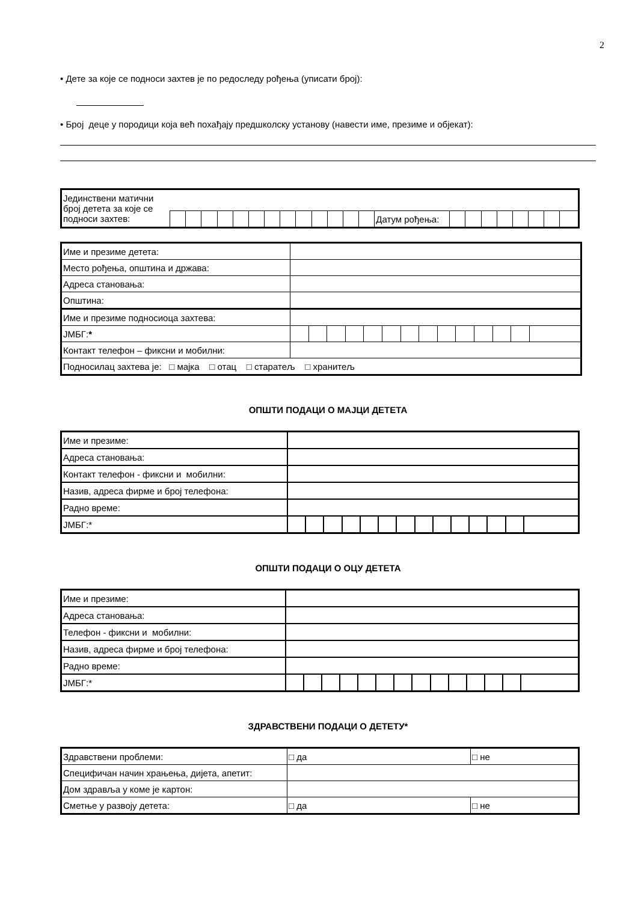2
• Дете за које се подноси захтев је по редоследу рођења (уписати број):
• Број деце у породици која већ похађају предшколску установу (навести име, презиме и објекат):
| Јединствени матични број детета за које се подноси захтев: | | | | | | | | | | | | | | | | | | | | | | |
| | | | | | | | | | | | | | | Датум рођења: | | | | | | | | |
| Име и презиме детета: | | | | | | | | | | | | | | |
| Место рођења, општина и држава: | | | | | | | | | | | | | | |
| Адреса становања: | | | | | | | | | | | | | | |
| Општина: | | | | | | | | | | | | | | |
| Име и презиме подносиоца захтева: | | | | | | | | | | | | | | |
| ЈМБГ: * | | | | | | | | | | | | | | |
| Контакт телефон – фиксни и мобилни: | | | | | | | | | | | | | | |
| Подносилац захтева је: □ мајка □ отац □ старатељ □ хранитељ | | | | | | | | | | | | | | |
ОПШТИ ПОДАЦИ О МАЈЦИ ДЕТЕТА
| Име и презиме: | | | | | | | | | | | | | | |
| Адреса становања: | | | | | | | | | | | | | | |
| Контакт телефон - фиксни и мобилни: | | | | | | | | | | | | | | |
| Назив, адреса фирме и број телефона: | | | | | | | | | | | | | | |
| Радно време: | | | | | | | | | | | | | | |
| ЈМБГ:* | | | | | | | | | | | | | | |
ОПШТИ ПОДАЦИ О ОЦУ ДЕТЕТА
| Име и презиме: | | | | | | | | | | | | | | |
| Адреса становања: | | | | | | | | | | | | | | |
| Телефон - фиксни и мобилни: | | | | | | | | | | | | | | |
| Назив, адреса фирме и број телефона: | | | | | | | | | | | | | | |
| Радно време: | | | | | | | | | | | | | | |
| ЈМБГ:* | | | | | | | | | | | | | | |
ЗДРАВСТВЕНИ ПОДАЦИ О ДЕТЕТУ*
| Здравствени проблеми: | □ да | □ не |
| Специфичан начин храњења, дијета, апетит: | | |
| Дом здравља у коме је картон: | | |
| Сметње у развоју детета: | □ да | □ не |